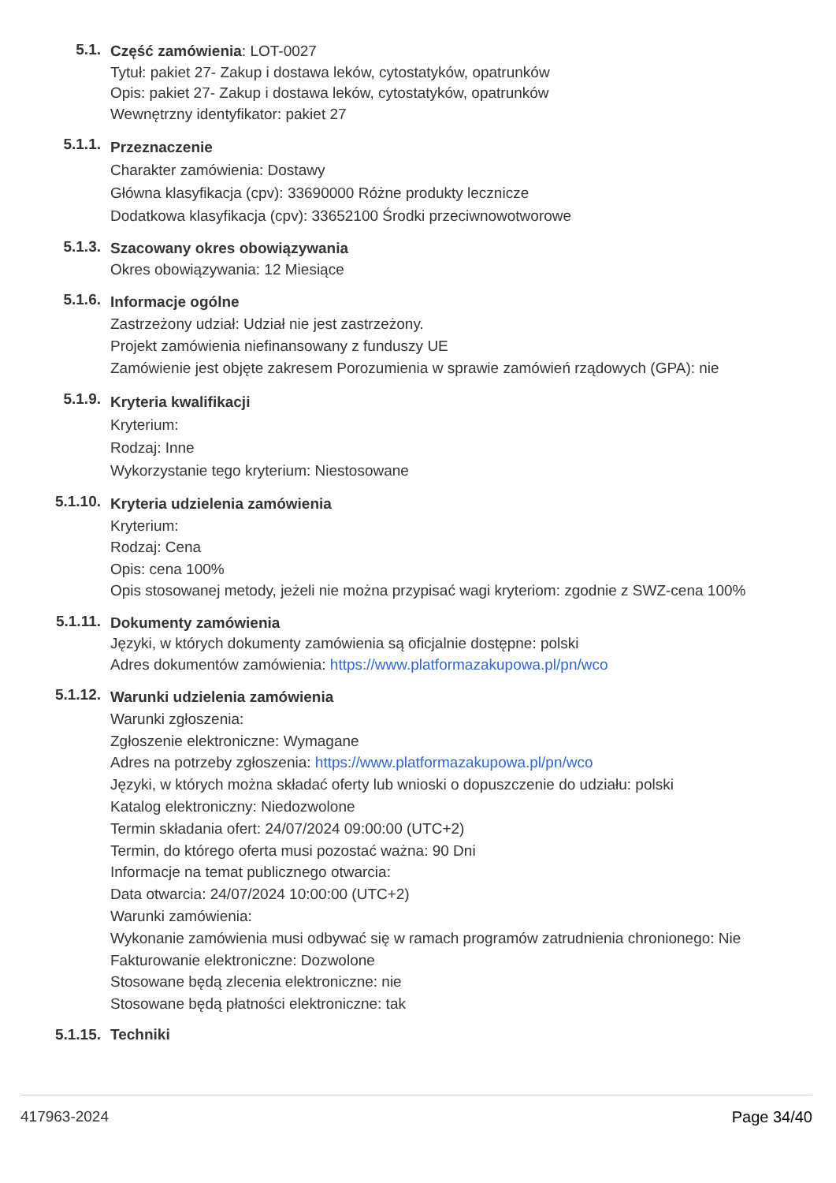5.1.
Część zamówienia: LOT-0027
Tytuł: pakiet 27- Zakup i dostawa leków, cytostatyków, opatrunków
Opis: pakiet 27- Zakup i dostawa leków, cytostatyków, opatrunków
Wewnętrzny identyfikator: pakiet 27
5.1.1.
Przeznaczenie
Charakter zamówienia: Dostawy
Główna klasyfikacja (cpv): 33690000 Różne produkty lecznicze
Dodatkowa klasyfikacja (cpv): 33652100 Środki przeciwnowotworowe
5.1.3.
Szacowany okres obowiązywania
Okres obowiązywania: 12 Miesiące
5.1.6.
Informacje ogólne
Zastrzeżony udział: Udział nie jest zastrzeżony.
Projekt zamówienia niefinansowany z funduszy UE
Zamówienie jest objęte zakresem Porozumienia w sprawie zamówień rządowych (GPA): nie
5.1.9.
Kryteria kwalifikacji
Kryterium:
Rodzaj: Inne
Wykorzystanie tego kryterium: Niestosowane
5.1.10.
Kryteria udzielenia zamówienia
Kryterium:
Rodzaj: Cena
Opis: cena 100%
Opis stosowanej metody, jeżeli nie można przypisać wagi kryteriom: zgodnie z SWZ-cena 100%
5.1.11.
Dokumenty zamówienia
Języki, w których dokumenty zamówienia są oficjalnie dostępne: polski
Adres dokumentów zamówienia: https://www.platformazakupowa.pl/pn/wco
5.1.12.
Warunki udzielenia zamówienia
Warunki zgłoszenia:
Zgłoszenie elektroniczne: Wymagane
Adres na potrzeby zgłoszenia: https://www.platformazakupowa.pl/pn/wco
Języki, w których można składać oferty lub wnioski o dopuszczenie do udziału: polski
Katalog elektroniczny: Niedozwolone
Termin składania ofert: 24/07/2024 09:00:00 (UTC+2)
Termin, do którego oferta musi pozostać ważna: 90 Dni
Informacje na temat publicznego otwarcia:
Data otwarcia: 24/07/2024 10:00:00 (UTC+2)
Warunki zamówienia:
Wykonanie zamówienia musi odbywać się w ramach programów zatrudnienia chronionego: Nie
Fakturowanie elektroniczne: Dozwolone
Stosowane będą zlecenia elektroniczne: nie
Stosowane będą płatności elektroniczne: tak
5.1.15. Techniki
417963-2024 Page 34/40